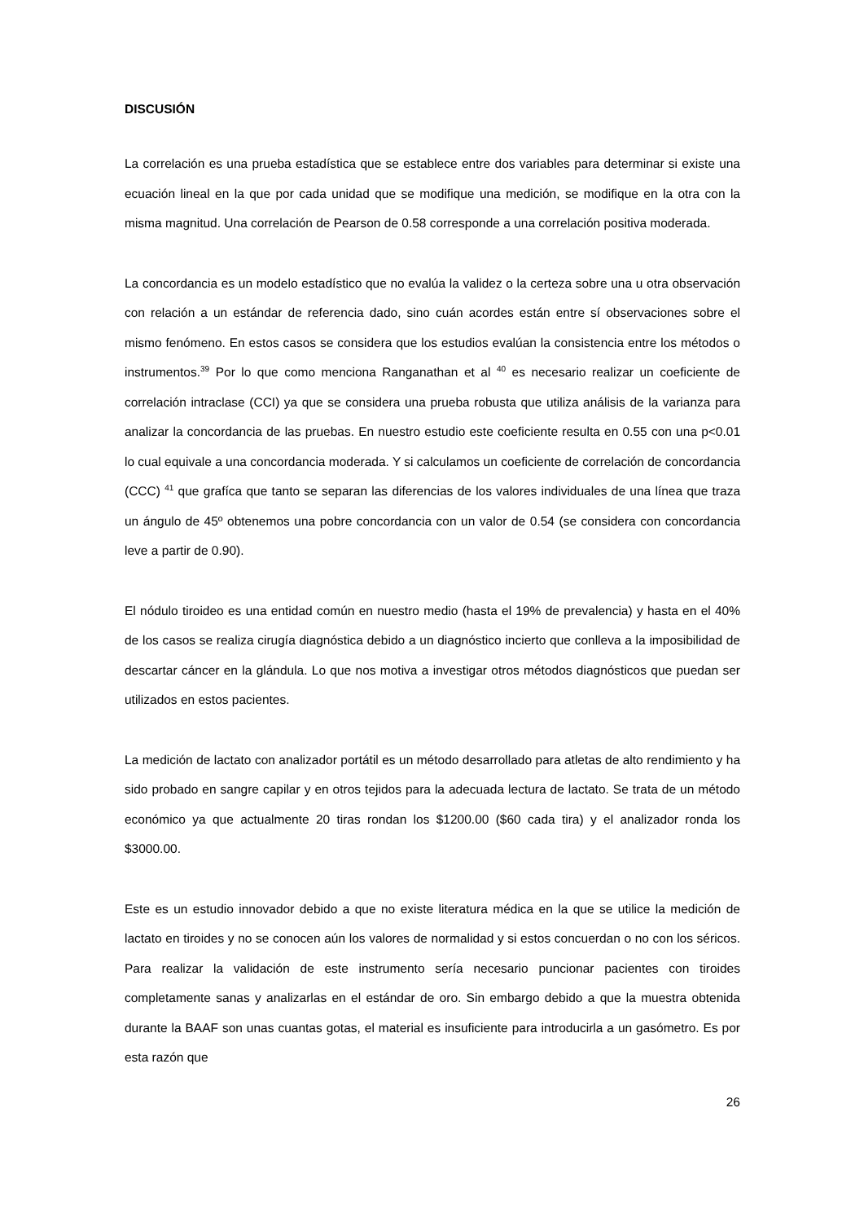DISCUSIÓN
La correlación es una prueba estadística que se establece entre dos variables para determinar si existe una ecuación lineal en la que por cada unidad que se modifique una medición, se modifique en la otra con la misma magnitud. Una correlación de Pearson de 0.58 corresponde a una correlación positiva moderada.
La concordancia es un modelo estadístico que no evalúa la validez o la certeza sobre una u otra observación con relación a un estándar de referencia dado, sino cuán acordes están entre sí observaciones sobre el mismo fenómeno. En estos casos se considera que los estudios evalúan la consistencia entre los métodos o instrumentos.<sup>39</sup> Por lo que como menciona Ranganathan et al <sup>40</sup> es necesario realizar un coeficiente de correlación intraclase (CCI) ya que se considera una prueba robusta que utiliza análisis de la varianza para analizar la concordancia de las pruebas. En nuestro estudio este coeficiente resulta en 0.55 con una p<0.01 lo cual equivale a una concordancia moderada. Y si calculamos un coeficiente de correlación de concordancia (CCC) <sup>41</sup> que grafíca que tanto se separan las diferencias de los valores individuales de una línea que traza un ángulo de 45º obtenemos una pobre concordancia con un valor de 0.54 (se considera con concordancia leve a partir de 0.90).
El nódulo tiroideo es una entidad común en nuestro medio (hasta el 19% de prevalencia) y hasta en el 40% de los casos se realiza cirugía diagnóstica debido a un diagnóstico incierto que conlleva a la imposibilidad de descartar cáncer en la glándula. Lo que nos motiva a investigar otros métodos diagnósticos que puedan ser utilizados en estos pacientes.
La medición de lactato con analizador portátil es un método desarrollado para atletas de alto rendimiento y ha sido probado en sangre capilar y en otros tejidos para la adecuada lectura de lactato. Se trata de un método económico ya que actualmente 20 tiras rondan los $1200.00 ($60 cada tira) y el analizador ronda los $3000.00.
Este es un estudio innovador debido a que no existe literatura médica en la que se utilice la medición de lactato en tiroides y no se conocen aún los valores de normalidad y si estos concuerdan o no con los séricos. Para realizar la validación de este instrumento sería necesario puncionar pacientes con tiroides completamente sanas y analizarlas en el estándar de oro. Sin embargo debido a que la muestra obtenida durante la BAAF son unas cuantas gotas, el material es insuficiente para introducirla a un gasómetro. Es por esta razón que
26